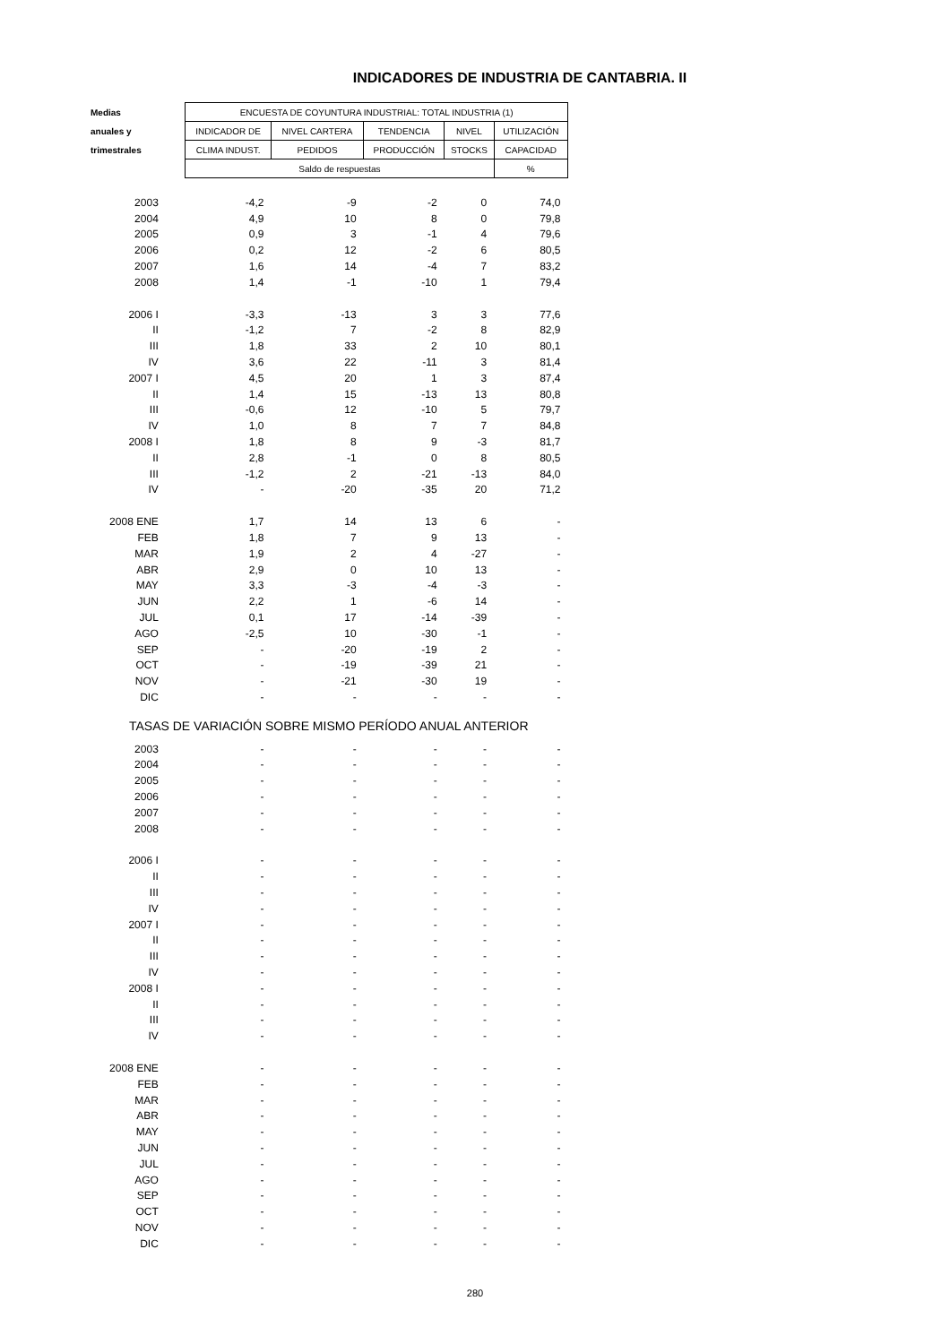INDICADORES DE INDUSTRIA DE CANTABRIA. II
| Medias | ENCUESTA DE COYUNTURA INDUSTRIAL: TOTAL INDUSTRIA (1) | | | | |
| --- | --- | --- | --- | --- | --- |
| anuales y | INDICADOR DE | NIVEL CARTERA | TENDENCIA | NIVEL | UTILIZACIÓN |
| trimestrales | CLIMA INDUST. | PEDIDOS | PRODUCCIÓN | STOCKS | CAPACIDAD |
| | Saldo de respuestas | | | | % |
| 2003 | -4,2 | -9 | -2 | 0 | 74,0 |
| 2004 | 4,9 | 10 | 8 | 0 | 79,8 |
| 2005 | 0,9 | 3 | -1 | 4 | 79,6 |
| 2006 | 0,2 | 12 | -2 | 6 | 80,5 |
| 2007 | 1,6 | 14 | -4 | 7 | 83,2 |
| 2008 | 1,4 | -1 | -10 | 1 | 79,4 |
| 2006 I | -3,3 | -13 | 3 | 3 | 77,6 |
| II | -1,2 | 7 | -2 | 8 | 82,9 |
| III | 1,8 | 33 | 2 | 10 | 80,1 |
| IV | 3,6 | 22 | -11 | 3 | 81,4 |
| 2007 I | 4,5 | 20 | 1 | 3 | 87,4 |
| II | 1,4 | 15 | -13 | 13 | 80,8 |
| III | -0,6 | 12 | -10 | 5 | 79,7 |
| IV | 1,0 | 8 | 7 | 7 | 84,8 |
| 2008 I | 1,8 | 8 | 9 | -3 | 81,7 |
| II | 2,8 | -1 | 0 | 8 | 80,5 |
| III | -1,2 | 2 | -21 | -13 | 84,0 |
| IV | - | -20 | -35 | 20 | 71,2 |
| 2008 ENE | 1,7 | 14 | 13 | 6 | - |
| FEB | 1,8 | 7 | 9 | 13 | - |
| MAR | 1,9 | 2 | 4 | -27 | - |
| ABR | 2,9 | 0 | 10 | 13 | - |
| MAY | 3,3 | -3 | -4 | -3 | - |
| JUN | 2,2 | 1 | -6 | 14 | - |
| JUL | 0,1 | 17 | -14 | -39 | - |
| AGO | -2,5 | 10 | -30 | -1 | - |
| SEP | - | -20 | -19 | 2 | - |
| OCT | - | -19 | -39 | 21 | - |
| NOV | - | -21 | -30 | 19 | - |
| DIC | - | - | - | - | - |
| TASAS DE VARIACIÓN SOBRE MISMO PERÍODO ANUAL ANTERIOR | | | | | |
| 2003 | - | - | - | - | - |
| 2004 | - | - | - | - | - |
| 2005 | - | - | - | - | - |
| 2006 | - | - | - | - | - |
| 2007 | - | - | - | - | - |
| 2008 | - | - | - | - | - |
| 2006 I | - | - | - | - | - |
| II | - | - | - | - | - |
| III | - | - | - | - | - |
| IV | - | - | - | - | - |
| 2007 I | - | - | - | - | - |
| II | - | - | - | - | - |
| III | - | - | - | - | - |
| IV | - | - | - | - | - |
| 2008 I | - | - | - | - | - |
| II | - | - | - | - | - |
| III | - | - | - | - | - |
| IV | - | - | - | - | - |
| 2008 ENE | - | - | - | - | - |
| FEB | - | - | - | - | - |
| MAR | - | - | - | - | - |
| ABR | - | - | - | - | - |
| MAY | - | - | - | - | - |
| JUN | - | - | - | - | - |
| JUL | - | - | - | - | - |
| AGO | - | - | - | - | - |
| SEP | - | - | - | - | - |
| OCT | - | - | - | - | - |
| NOV | - | - | - | - | - |
| DIC | - | - | - | - | - |
280